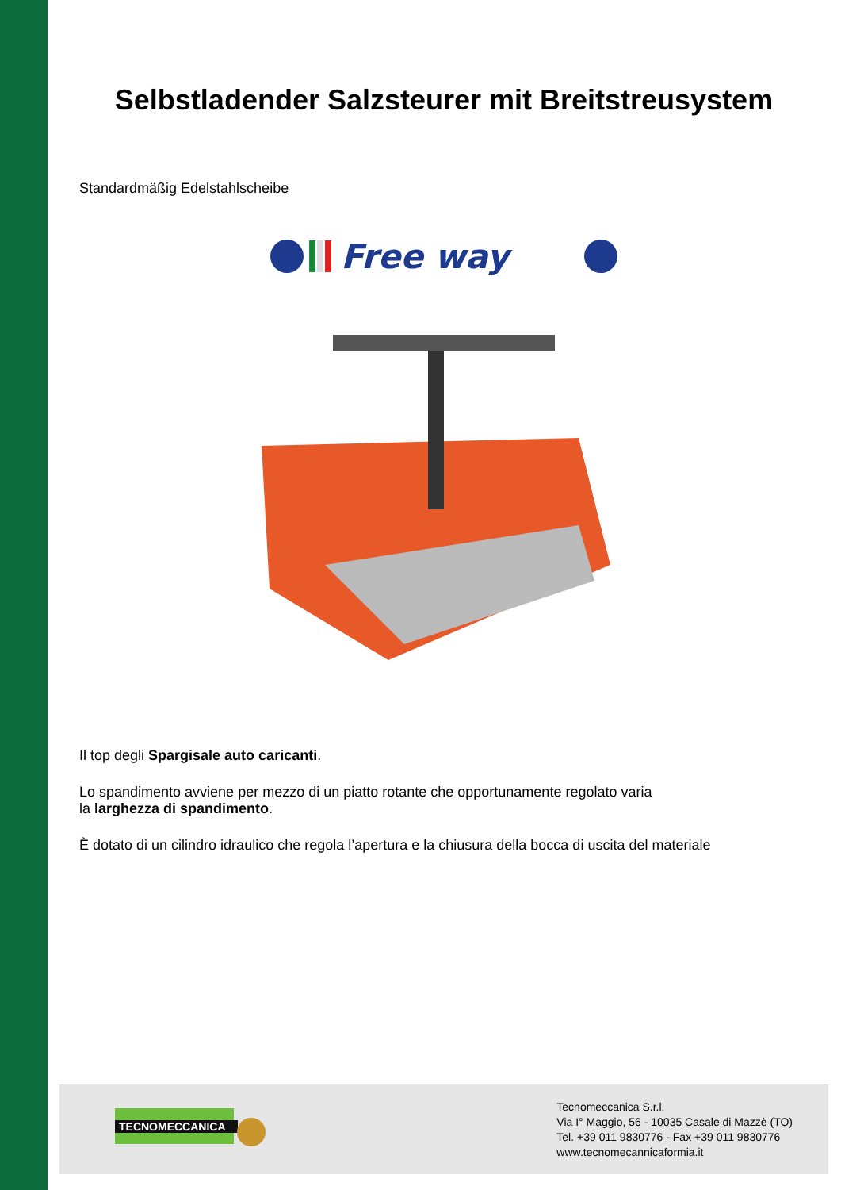Selbstladender Salzsteurer mit Breitstreusystem
Standardmäßig Edelstahlscheibe
Free way
Il top degli Spargisale auto caricanti.
Lo spandimento avviene per mezzo di un piatto rotante che opportunamente regolato varia
la larghezza di spandimento.
È dotato di un cilindro idraulico che regola l’apertura e la chiusura della bocca di uscita del materiale
TECNOMECCANICA
Tecnomeccanica S.r.l.
Via I° Maggio, 56 - 10035 Casale di Mazzè (TO)
Tel. +39 011 9830776 - Fax +39 011 9830776
www.tecnomecannicaformia.it